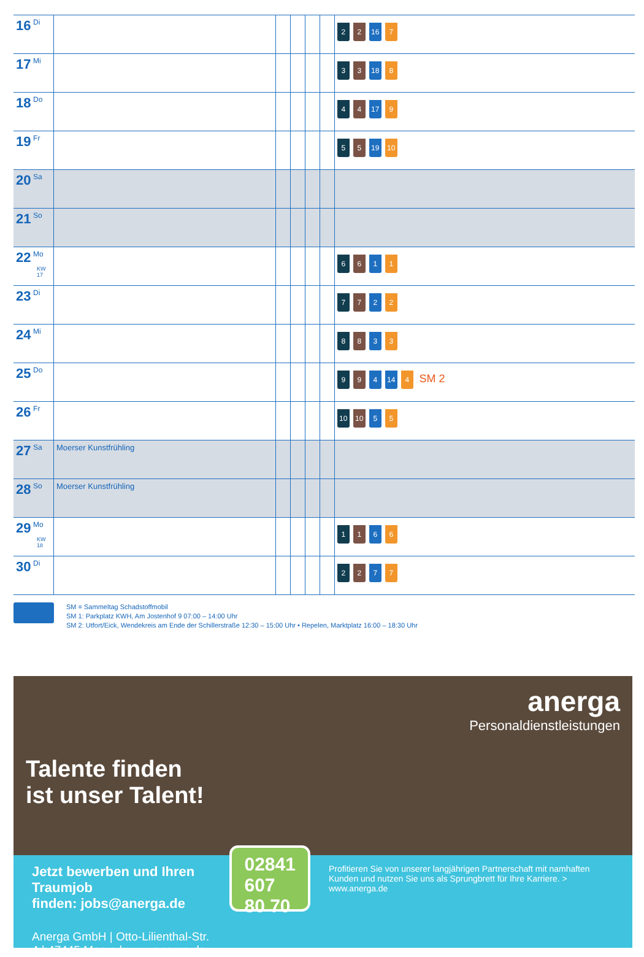| 16 Di | | | | | | 2 2 16 7 |
| 17 Mi | | | | | | 3 3 18 8 |
| 18 Do | | | | | | 4 4 17 9 |
| 19 Fr | | | | | | 5 5 19 10 |
| 20 Sa | | | | | | |
| 21 So | | | | | | |
| 22 Mo KW 17 | | | | | | 6 6 1 1 |
| 23 Di | | | | | | 7 7 2 2 |
| 24 Mi | | | | | | 8 8 3 3 |
| 25 Do | | | | | | 9 9 4 14 4 SM 2 |
| 26 Fr | | | | | | 10 10 5 5 |
| 27 Sa | Moerser Kunstfrühling | | | | | |
| 28 So | Moerser Kunstfrühling | | | | | |
| 29 Mo KW 18 | | | | | | 1 1 6 6 |
| 30 Di | | | | | | 2 2 7 7 |
SM = Sammeltag Schadstoffmobil
SM 1: Parkplatz KWH, Am Jostenhof 9 07:00 – 14:00 Uhr
SM 2: Utfort/Eick, Wendekreis am Ende der Schillerstraße 12:30 – 15:00 Uhr • Repelen, Marktplatz 16:00 – 18:30 Uhr
Talente finden
ist unser Talent!
anerga
Personaldienstleistungen
Jetzt bewerben und Ihren Traumjob
finden: jobs@anerga.de
Anerga GmbH | Otto-Lilienthal-Str. 4 | 47445 Moers | www.anerga.de
02841
607 80 70
Profitieren Sie von unserer langjährigen Partnerschaft mit namhaften Kunden und nutzen Sie uns als Sprungbrett für Ihre Karriere. > www.anerga.de